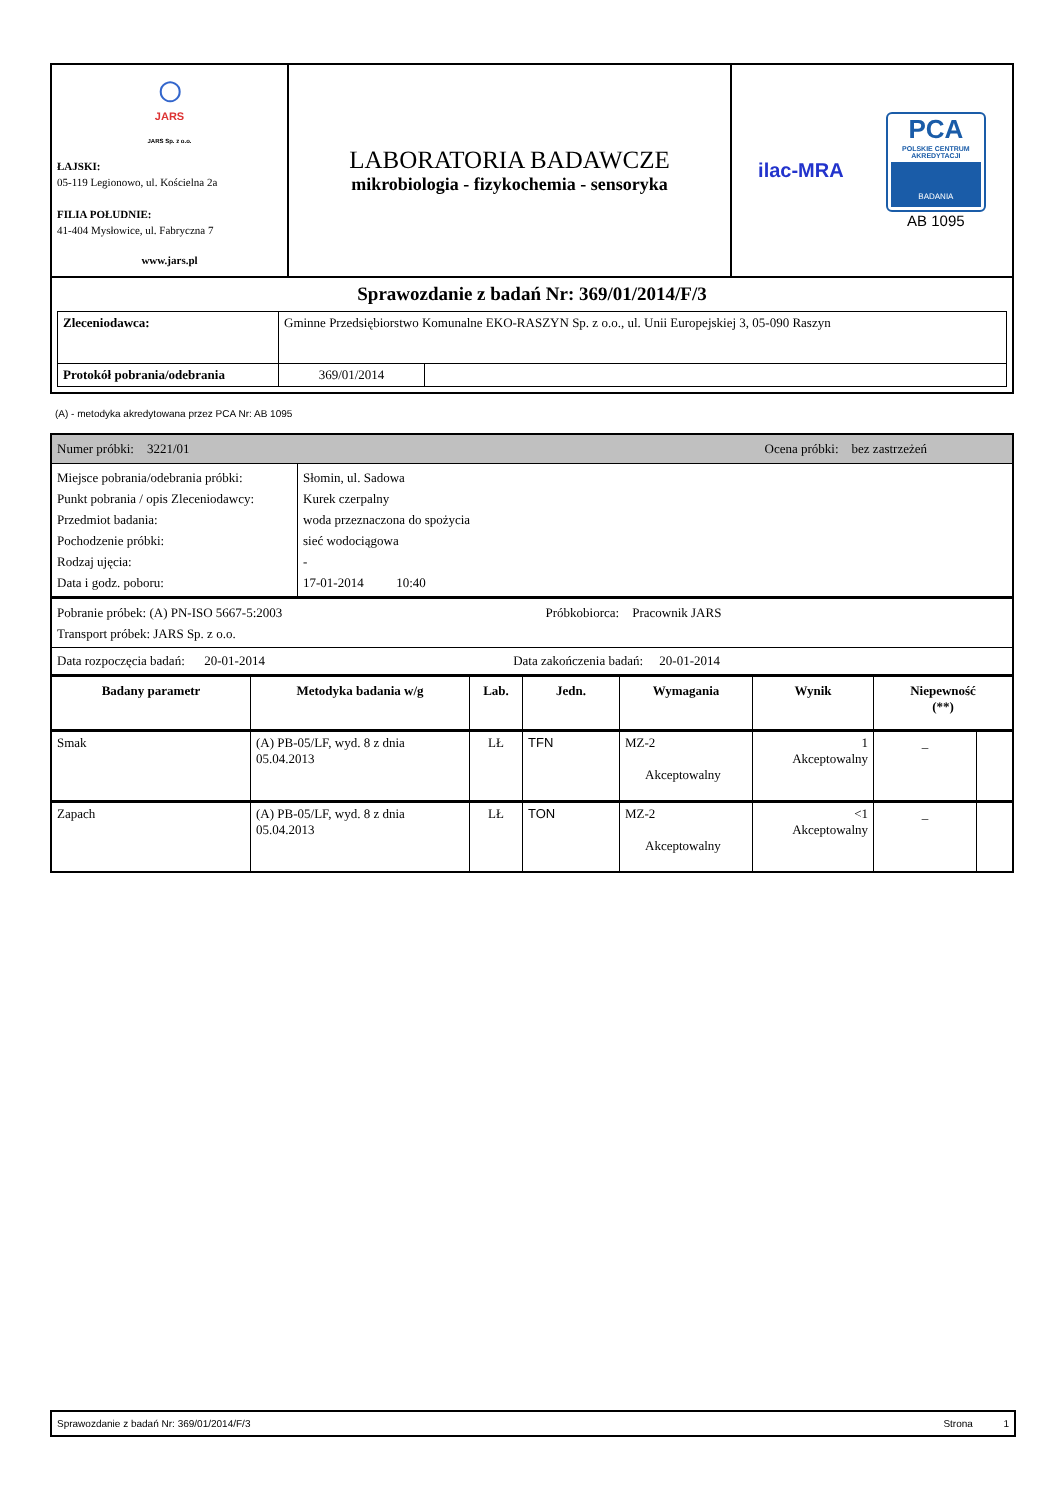| ◯ JARS JARS Sp. z o.o. ŁAJSKI: 05-119 Legionowo, ul. Kościelna 2a FILIA POŁUDNIE: 41-404 Mysłowice, ul. Fabryczna 7 www.jars.pl | LABORATORIA BADAWCZE mikrobiologia - fizykochemia - sensoryka | ilac-MRA PCA POLSKIE CENTRUM AKREDYTACJI BADANIA AB 1095 |
| Sprawozdanie z badań Nr: 369/01/2014/F/3 / Zleceniodawca: / Gminne Przedsiębiorstwo Komunalne EKO-RASZYN Sp. z o.o., ul. Unii Europejskiej 3, 05-090 Raszyn / / / Protokół pobrania/odebrania / 369/01/2014 / / | | |
(A) - metodyka akredytowana przez PCA Nr: AB 1095
| Numer próbki: 3221/01 Ocena próbki: bez zastrzeżeń | |
| Miejsce pobrania/odebrania próbki: Punkt pobrania / opis Zleceniodawcy: Przedmiot badania: Pochodzenie próbki: Rodzaj ujęcia: Data i godz. poboru: | Słomin, ul. Sadowa Kurek czerpalny woda przeznaczona do spożycia sieć wodociągowa - 17-01-2014 10:40 |
| Pobranie próbek: (A) PN-ISO 5667-5:2003 Próbkobiorca: Pracownik JARS Transport próbek: JARS Sp. z o.o. | |
| Data rozpoczęcia badań: 20-01-2014 Data zakończenia badań: 20-01-2014 | |
| Badany parametr | Metodyka badania w/g | Lab. | Jedn. | Wymagania | Wynik | Niepewność (**) | |
| --- | --- | --- | --- | --- | --- | --- | --- |
| Smak | (A) PB-05/LF, wyd. 8 z dnia 05.04.2013 | LŁ | TFN | MZ-2 Akceptowalny | 1 Akceptowalny | _ | |
| Zapach | (A) PB-05/LF, wyd. 8 z dnia 05.04.2013 | LŁ | TON | MZ-2 Akceptowalny | <1 Akceptowalny | _ | |
Sprawozdanie z badań Nr: 369/01/2014/F/3 Strona 1